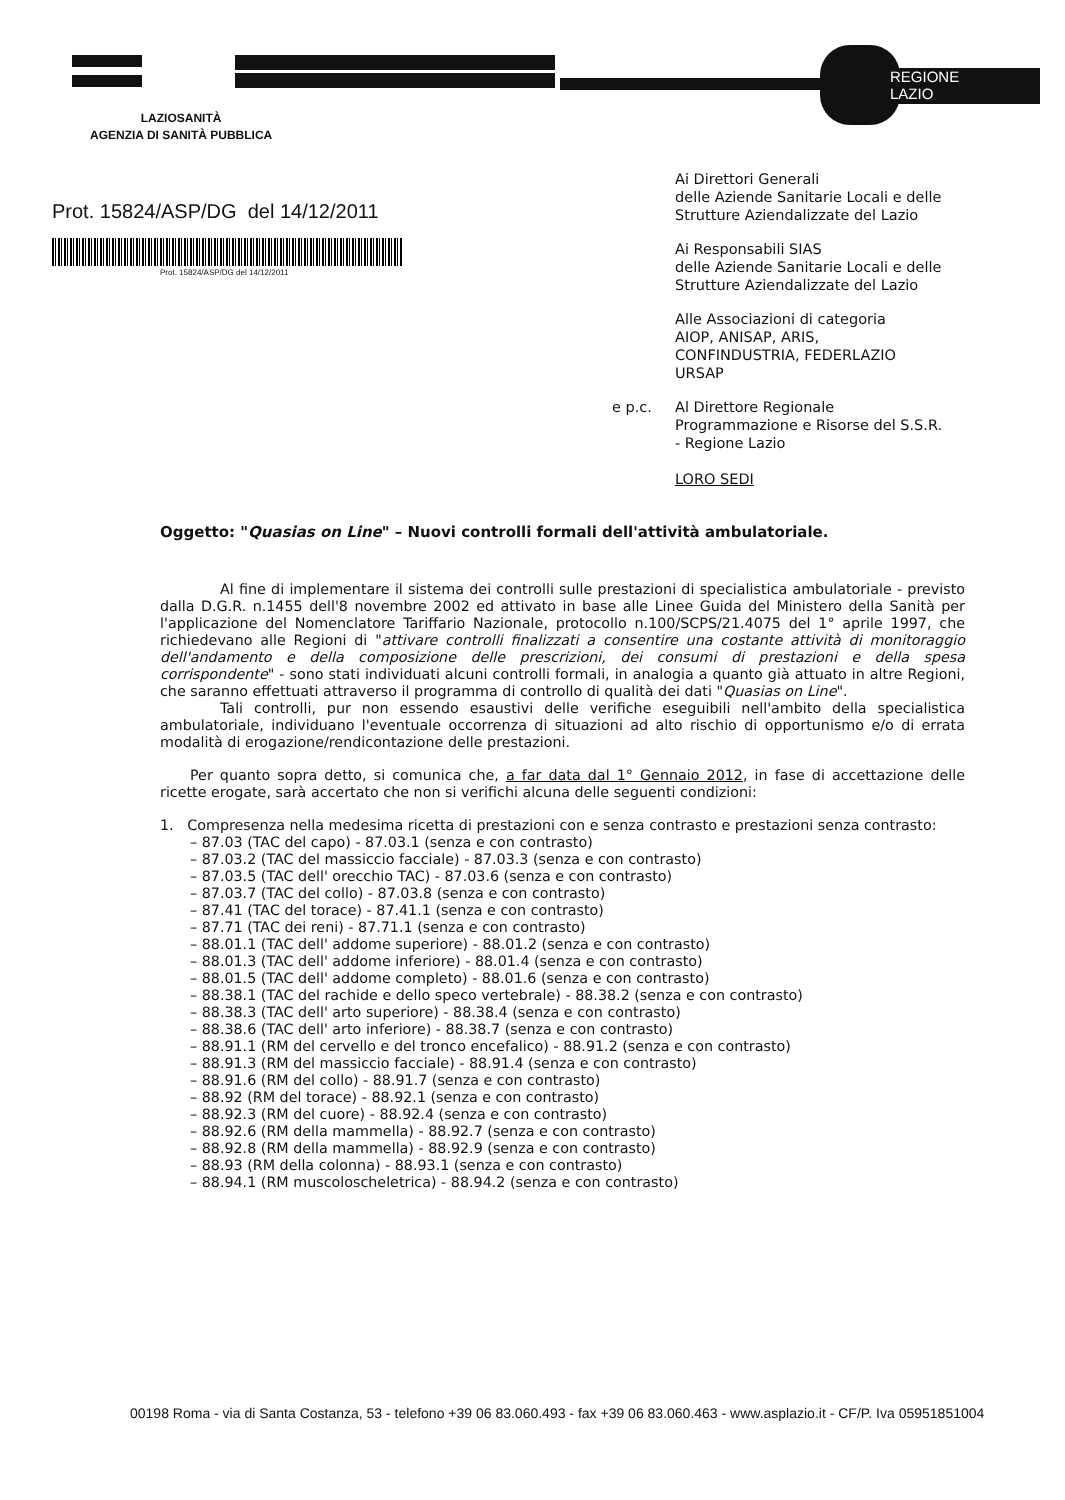REGIONE
LAZIO
LAZIOSANITÀ
AGENZIA DI SANITÀ PUBBLICA
Prot. 15824/ASP/DG del 14/12/2011
Prot. 15824/ASP/DG del 14/12/2011
Ai Direttori Generali
delle Aziende Sanitarie Locali e delle Strutture Aziendalizzate del Lazio
Ai Responsabili SIAS
delle Aziende Sanitarie Locali e delle Strutture Aziendalizzate del Lazio
Alle Associazioni di categoria
AIOP, ANISAP, ARIS,
CONFINDUSTRIA, FEDERLAZIO
URSAP
e p.c. Al Direttore Regionale
Programmazione e Risorse del S.S.R.
- Regione Lazio
LORO SEDI
Oggetto: "Quasias on Line" – Nuovi controlli formali dell'attività ambulatoriale.
Al fine di implementare il sistema dei controlli sulle prestazioni di specialistica ambulatoriale - previsto dalla D.G.R. n.1455 dell'8 novembre 2002 ed attivato in base alle Linee Guida del Ministero della Sanità per l'applicazione del Nomenclatore Tariffario Nazionale, protocollo n.100/SCPS/21.4075 del 1° aprile 1997, che richiedevano alle Regioni di "attivare controlli finalizzati a consentire una costante attività di monitoraggio dell'andamento e della composizione delle prescrizioni, dei consumi di prestazioni e della spesa corrispondente" - sono stati individuati alcuni controlli formali, in analogia a quanto già attuato in altre Regioni, che saranno effettuati attraverso il programma di controllo di qualità dei dati "Quasias on Line".
Tali controlli, pur non essendo esaustivi delle verifiche eseguibili nell'ambito della specialistica ambulatoriale, individuano l'eventuale occorrenza di situazioni ad alto rischio di opportunismo e/o di errata modalità di erogazione/rendicontazione delle prestazioni.
Per quanto sopra detto, si comunica che, a far data dal 1° Gennaio 2012, in fase di accettazione delle ricette erogate, sarà accertato che non si verifichi alcuna delle seguenti condizioni:
1. Compresenza nella medesima ricetta di prestazioni con e senza contrasto e prestazioni senza contrasto:
– 87.03 (TAC del capo) - 87.03.1 (senza e con contrasto)
– 87.03.2 (TAC del massiccio facciale) - 87.03.3 (senza e con contrasto)
– 87.03.5 (TAC dell' orecchio TAC) - 87.03.6 (senza e con contrasto)
– 87.03.7 (TAC del collo) - 87.03.8 (senza e con contrasto)
– 87.41 (TAC del torace) - 87.41.1 (senza e con contrasto)
– 87.71 (TAC dei reni) - 87.71.1 (senza e con contrasto)
– 88.01.1 (TAC dell' addome superiore) - 88.01.2 (senza e con contrasto)
– 88.01.3 (TAC dell' addome inferiore) - 88.01.4 (senza e con contrasto)
– 88.01.5 (TAC dell' addome completo) - 88.01.6 (senza e con contrasto)
– 88.38.1 (TAC del rachide e dello speco vertebrale) - 88.38.2 (senza e con contrasto)
– 88.38.3 (TAC dell' arto superiore) - 88.38.4 (senza e con contrasto)
– 88.38.6 (TAC dell' arto inferiore) - 88.38.7 (senza e con contrasto)
– 88.91.1 (RM del cervello e del tronco encefalico) - 88.91.2 (senza e con contrasto)
– 88.91.3 (RM del massiccio facciale) - 88.91.4 (senza e con contrasto)
– 88.91.6 (RM del collo) - 88.91.7 (senza e con contrasto)
– 88.92 (RM del torace) - 88.92.1 (senza e con contrasto)
– 88.92.3 (RM del cuore) - 88.92.4 (senza e con contrasto)
– 88.92.6 (RM della mammella) - 88.92.7 (senza e con contrasto)
– 88.92.8 (RM della mammella) - 88.92.9 (senza e con contrasto)
– 88.93 (RM della colonna) - 88.93.1 (senza e con contrasto)
– 88.94.1 (RM muscoloscheletrica) - 88.94.2 (senza e con contrasto)
00198 Roma - via di Santa Costanza, 53 - telefono +39 06 83.060.493 - fax +39 06 83.060.463 - www.asplazio.it - CF/P. Iva 05951851004